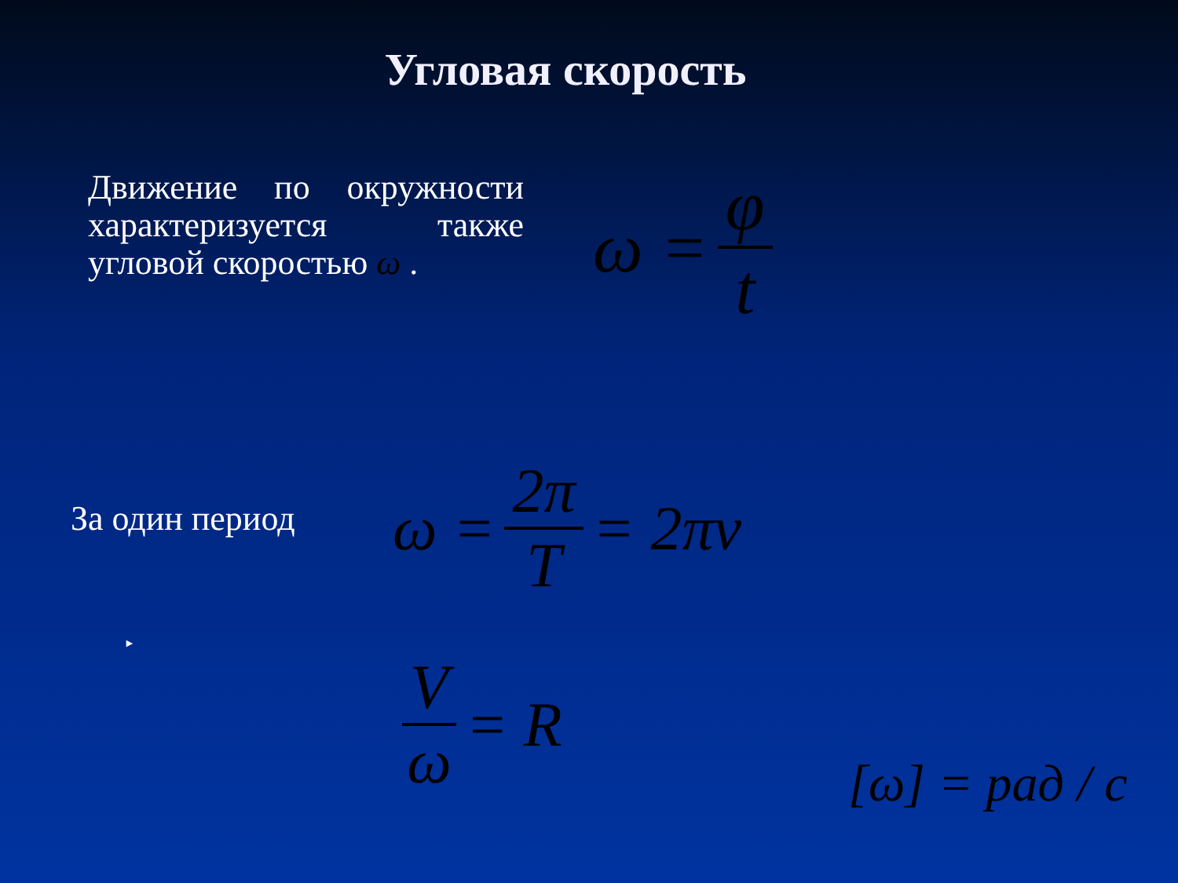Угловая скорость
Движение по окружности характеризуется также угловой скоростью ω .
ω = φ t
За один период ω = 2π T = 2πν
►
Vω = R
[ω] = рад / с